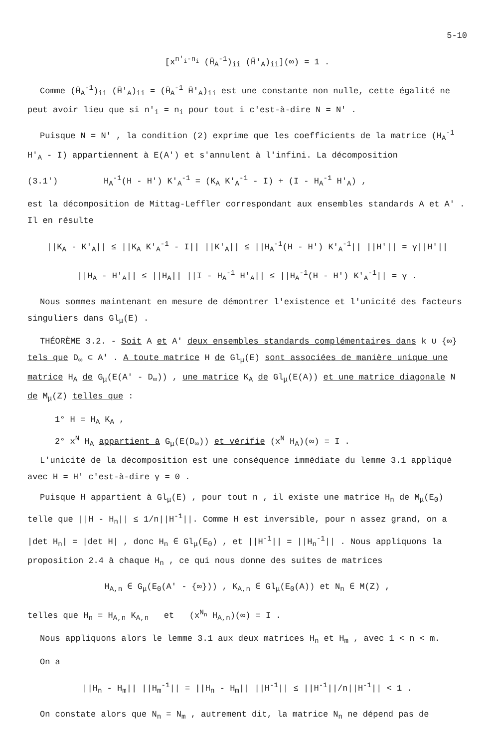5-10
[x<sup>n'<sub>i</sub>-n<sub>i</sub></sup> (H̄<sub>A</sub><sup>-1</sup>)<sub>ii</sub> (H̄'<sub>A</sub>)<sub>ii</sub>](∞) = 1 .
Comme (H̄<sub>A</sub><sup>-1</sup>)<sub>ii</sub> (H̄'<sub>A</sub>)<sub>ii</sub> = (H̄<sub>A</sub><sup>-1</sup> H̄'<sub>A</sub>)<sub>ii</sub> est une constante non nulle, cette égalité ne peut avoir lieu que si n'<sub>i</sub> = n<sub>i</sub> pour tout i c'est-à-dire N = N' .
Puisque N = N' , la condition (2) exprime que les coefficients de la matrice (H<sub>A</sub><sup>-1</sup> H'<sub>A</sub> - I) appartiennent à E(A') et s'annulent à l'infini. La décomposition
(3.1') H<sub>A</sub><sup>-1</sup>(H - H') K'<sub>A</sub><sup>-1</sup> = (K<sub>A</sub> K'<sub>A</sub><sup>-1</sup> - I) + (I - H<sub>A</sub><sup>-1</sup> H'<sub>A</sub>) ,
est la décomposition de Mittag-Leffler correspondant aux ensembles standards A et A' . Il en résulte
||K<sub>A</sub> - K'<sub>A</sub>|| ≤ ||K<sub>A</sub> K'<sub>A</sub><sup>-1</sup> - I|| ||K'<sub>A</sub>|| ≤ ||H<sub>A</sub><sup>-1</sup>(H - H') K'<sub>A</sub><sup>-1</sup>|| ||H'|| = γ||H'||
||H<sub>A</sub> - H'<sub>A</sub>|| ≤ ||H<sub>A</sub>|| ||I - H<sub>A</sub><sup>-1</sup> H'<sub>A</sub>|| ≤ ||H<sub>A</sub><sup>-1</sup>(H - H') K'<sub>A</sub><sup>-1</sup>|| = γ .
Nous sommes maintenant en mesure de démontrer l'existence et l'unicité des facteurs singuliers dans Gl<sub>μ</sub>(E) .
THÉORÈME 3.2. - Soit A et A' deux ensembles standards complémentaires dans k ∪ {∞} tels que D<sub>∞</sub> ⊂ A' . A toute matrice H de Gl<sub>μ</sub>(E) sont associées de manière unique une matrice H<sub>A</sub> de G<sub>μ</sub>(E(A' - D<sub>∞</sub>)) , une matrice K<sub>A</sub> de Gl<sub>μ</sub>(E(A)) et une matrice diagonale N de M<sub>μ</sub>(Z) telles que :
1° H = H<sub>A</sub> K<sub>A</sub> ,
2° x<sup>N</sup> H<sub>A</sub> appartient à G<sub>μ</sub>(E(D<sub>∞</sub>)) et vérifie (x<sup>N</sup> H<sub>A</sub>)(∞) = I .
L'unicité de la décomposition est une conséquence immédiate du lemme 3.1 appliqué avec H = H' c'est-à-dire γ = 0 .
Puisque H appartient à Gl<sub>μ</sub>(E) , pour tout n , il existe une matrice H<sub>n</sub> de M<sub>μ</sub>(E<sub>0</sub>) telle que ||H - H<sub>n</sub>|| ≤ 1/n||H<sup>-1</sup>||. Comme H est inversible, pour n assez grand, on a |det H<sub>n</sub>| = |det H| , donc H<sub>n</sub> ∈ Gl<sub>μ</sub>(E<sub>0</sub>) , et ||H<sup>-1</sup>|| = ||H<sub>n</sub><sup>-1</sup>|| . Nous appliquons la proposition 2.4 à chaque H<sub>n</sub> , ce qui nous donne des suites de matrices
H<sub>A,n</sub> ∈ G<sub>μ</sub>(E<sub>0</sub>(A' - {∞})) , K<sub>A,n</sub> ∈ Gl<sub>μ</sub>(E<sub>0</sub>(A)) et N<sub>n</sub> ∈ M(Z) ,
telles que H<sub>n</sub> = H<sub>A,n</sub> K<sub>A,n</sub> et (x<sup>N<sub>n</sub></sup> H<sub>A,n</sub>)(∞) = I .
Nous appliquons alors le lemme 3.1 aux deux matrices H<sub>n</sub> et H<sub>m</sub> , avec 1 < n < m.
On a
||H<sub>n</sub> - H<sub>m</sub>|| ||H<sub>m</sub><sup>-1</sup>|| = ||H<sub>n</sub> - H<sub>m</sub>|| ||H<sup>-1</sup>|| ≤ ||H<sup>-1</sup>||/n||H<sup>-1</sup>|| < 1 .
On constate alors que N<sub>n</sub> = N<sub>m</sub> , autrement dit, la matrice N<sub>n</sub> ne dépend pas de